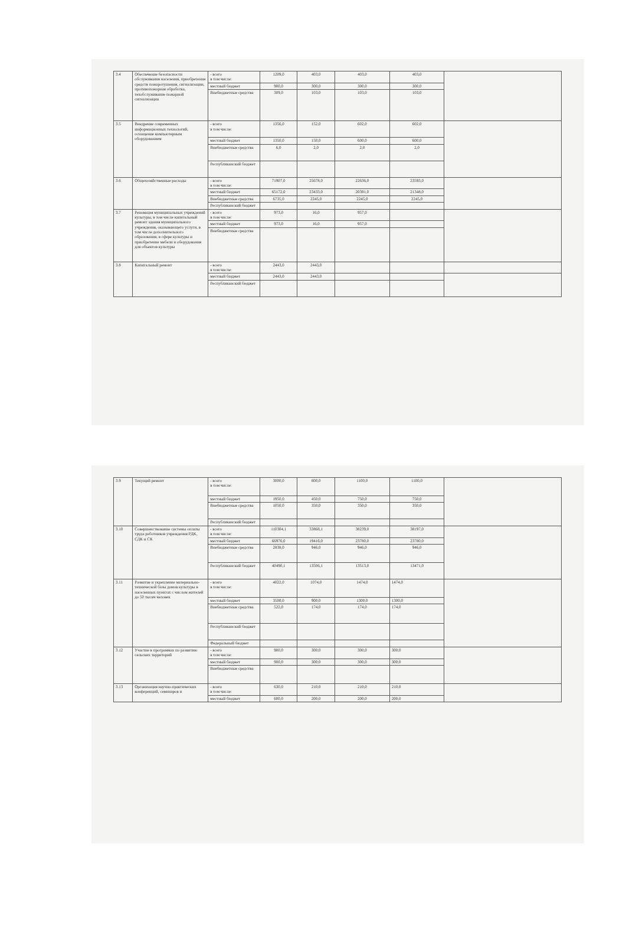| 3.4 | Обеспечение безопасности обслуживания населения, приобретения средств пожаротушения, сигнализации, противопожарная обработка, техобслуживание пожарной сигнализации | - всего в том числе: | 1209,0 | 403,0 | 403,0 | 403,0 | |
| | | местный бюджет | 900,0 | 300,0 | 300,0 | 300,0 | |
| | | Внебюджетные средства | 309,0 | 103,0 | 103,0 | 103,0 | |
| 3.5 | Внедрение современных информационных технологий, оснащение компьютерным оборудованием | - всего в том числе: | 1356,0 | 152,0 | 602,0 | 602,0 | |
| | | местный бюджет | 1350,0 | 150,0 | 600,0 | 600,0 | |
| | | Внебюджетные средства | 6,0 | 2,0 | 2,0 | 2,0 | |
| | | Республиканский бюджет | | | | | |
| 3.6 | Общехозяйственные расходы | - всего в том числе: | 71907,0 | 25678,0 | 22636,0 | 23593,0 | |
| | | местный бюджет | 65172,0 | 23433,0 | 20391,0 | 21348,0 | |
| | | Внебюджетные средства | 6735,0 | 2245,0 | 2245,0 | 2245,0 | |
| | | Республиканский бюджет | | | | | |
| 3.7 | Реновация муниципальных учреждений культуры, в том числе капитальный ремонт здания муниципального учреждения, оказывающего услуги, в том числе дополнительного образования, в сфере культуры и приобретение мебели и оборудования для объектов культуры | - всего в том числе: | 973,0 | 16,0 | 957,0 | | |
| | | местный бюджет | 973,0 | 16,0 | 957,0 | | |
| | | Внебюджетные средства | | | | | |
| 3.8 | Капитальный ремонт | - всего в том числе: | 2443,0 | 2443,0 | | | |
| | | местный бюджет | 2443,0 | 2443,0 | | | |
| | | Республиканский бюджет | | | | | |
| 3.9 | Текущий ремонт | - всего в том числе: | 3000,0 | 800,0 | 1100,0 | 1100,0 | |
| | | местный бюджет | 1950,0 | 450,0 | 750,0 | 750,0 | |
| | | Внебюджетные средства | 1050,0 | 350,0 | 350,0 | 350,0 | |
| | | Республиканский бюджет | | | | | |
| 3.10 | Совершенствование системы оплаты труда работников учреждения РДК, СДК и СК | - всего в том числе: | 110304,1 | 33868,1 | 38239,0 | 38197,0 | |
| | | местный бюджет | 66976,0 | 19416,0 | 23780,0 | 23780,0 | |
| | | Внебюджетные средства | 2838,0 | 946,0 | 946,0 | 946,0 | |
| | | Республиканский бюджет | 40490,1 | 13506,1 | 13513,0 | 13471,0 | |
| 3.11 | Развитие и укрепление материально-технической базы домов культуры в населенных пунктах с числом жителей до 50 тысяч человек | - всего в том числе: | 4022,0 | 1074,0 | 1474,0 | 1474,0 | |
| | | местный бюджет | 3500,0 | 900,0 | 1300,0 | 1300,0 | |
| | | Внебюджетные средства | 522,0 | 174,0 | 174,0 | 174,0 | |
| | | Республиканский бюджет | | | | | |
| | | Федеральный бюджет | | | | | |
| 3.12 | Участие в программах по развитию сельских территорий | - всего в том числе: | 900,0 | 300,0 | 300,0 | 300,0 | |
| | | местный бюджет | 900,0 | 300,0 | 300,0 | 300,0 | |
| | | Внебюджетные средства | | | | | |
| 3.13 | Организация научно-практических конференций, семинаров и | - всего в том числе: | 630,0 | 210,0 | 210,0 | 210,0 | |
| | | местный бюджет | 600,0 | 200,0 | 200,0 | 200,0 | |